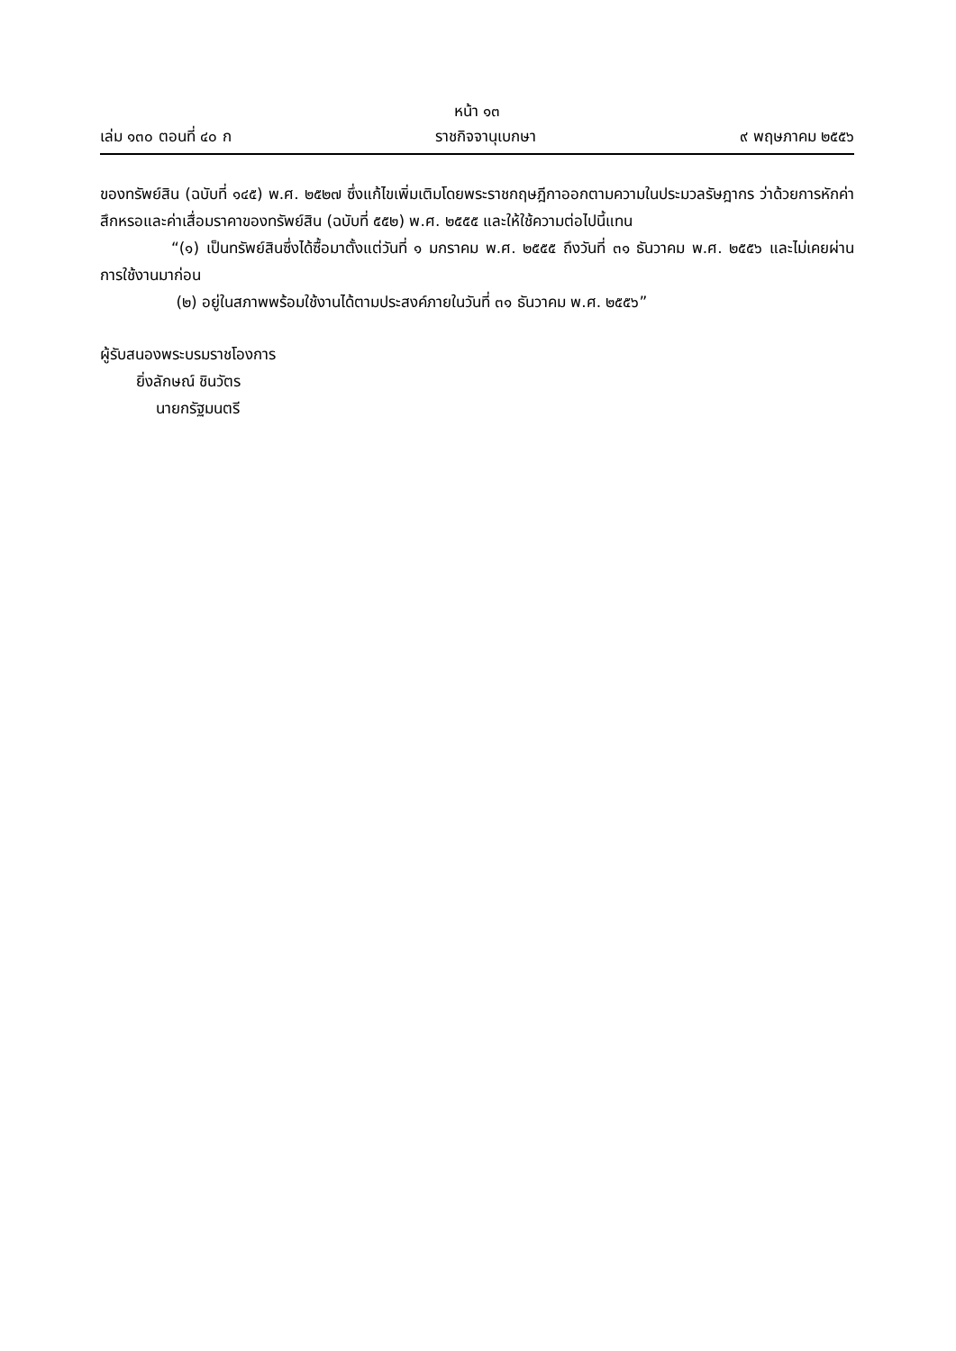หน้า ๑๓
เล่ม ๑๓๐ ตอนที่ ๔๐ ก ราชกิจจานุเบกษา ๙ พฤษภาคม ๒๕๕๖
ของทรัพย์สิน (ฉบับที่ ๑๔๕) พ.ศ. ๒๕๒๗ ซึ่งแก้ไขเพิ่มเติมโดยพระราชกฤษฎีกาออกตามความในประมวลรัษฎากร ว่าด้วยการหักค่าสึกหรอและค่าเสื่อมราคาของทรัพย์สิน (ฉบับที่ ๕๕๒) พ.ศ. ๒๕๕๕ และให้ใช้ความต่อไปนี้แทน
“(๑) เป็นทรัพย์สินซึ่งได้ซื้อมาตั้งแต่วันที่ ๑ มกราคม พ.ศ. ๒๕๕๕ ถึงวันที่ ๓๑ ธันวาคม พ.ศ. ๒๕๕๖ และไม่เคยผ่านการใช้งานมาก่อน
(๒) อยู่ในสภาพพร้อมใช้งานได้ตามประสงค์ภายในวันที่ ๓๑ ธันวาคม พ.ศ. ๒๕๕๖”
ผู้รับสนองพระบรมราชโองการ
ยิ่งลักษณ์ ชินวัตร
นายกรัฐมนตรี